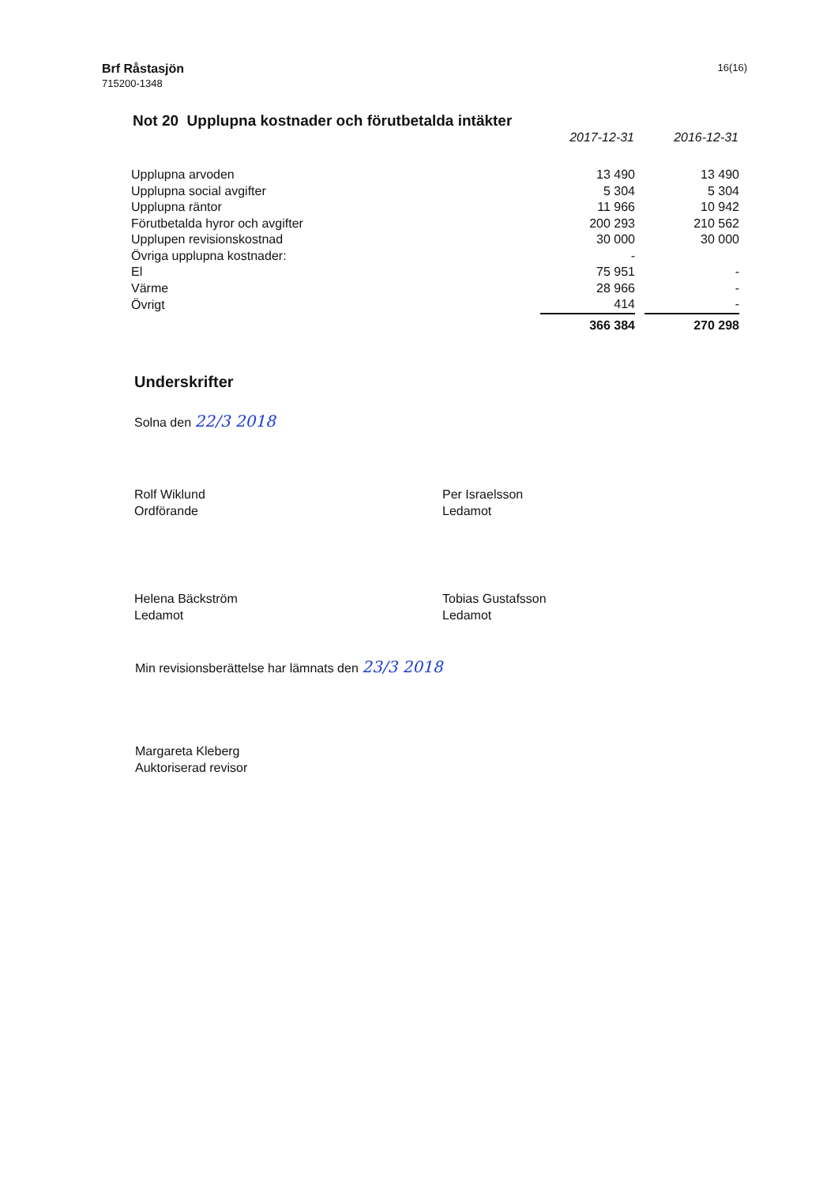Brf Råstasjön
715200-1348
16(16)
Not 20 Upplupna kostnader och förutbetalda intäkter
| | 2017-12-31 | | 2016-12-31 |
| --- | --- | --- | --- |
| Upplupna arvoden | 13 490 | | 13 490 |
| Upplupna social avgifter | 5 304 | | 5 304 |
| Upplupna räntor | 11 966 | | 10 942 |
| Förutbetalda hyror och avgifter | 200 293 | | 210 562 |
| Upplupen revisionskostnad | 30 000 | | 30 000 |
| Övriga upplupna kostnader: | - | | |
| El | 75 951 | | - |
| Värme | 28 966 | | - |
| Övrigt | 414 | | - |
| | 366 384 | | 270 298 |
Underskrifter
Solna den 22/3 2018
Rolf Wiklund
Ordförande
Per Israelsson
Ledamot
Helena Bäckström
Ledamot
Tobias Gustafsson
Ledamot
Min revisionsberättelse har lämnats den 23/3 2018
Margareta Kleberg
Auktoriserad revisor